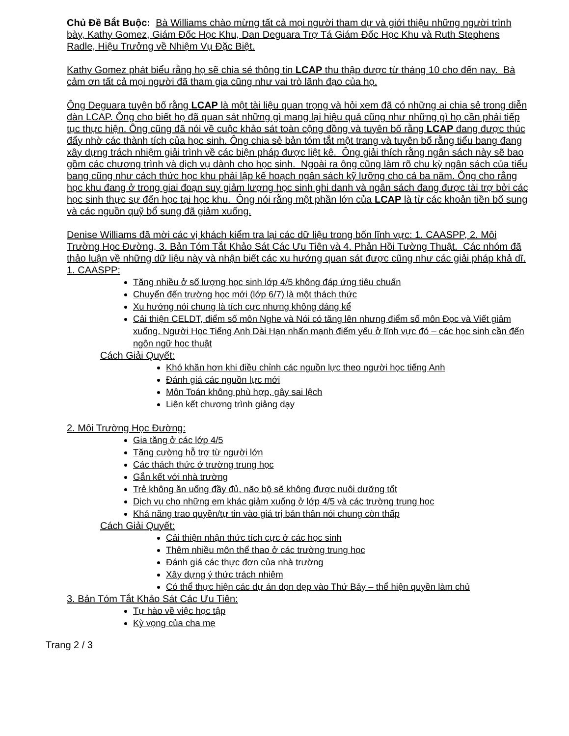Chủ Đề Bắt Buộc: Bà Williams chào mừng tất cả mọi người tham dự và giới thiệu những người trình bày, Kathy Gomez, Giám Đốc Học Khu, Dan Deguara Trợ Tá Giám Đốc Học Khu và Ruth Stephens Radle, Hiệu Trưởng về Nhiệm Vụ Đặc Biệt.
Kathy Gomez phát biểu rằng họ sẽ chia sẻ thông tin LCAP thu thập được từ tháng 10 cho đến nay. Bà cảm ơn tất cả mọi người đã tham gia cũng như vai trò lãnh đạo của họ.
Ông Deguara tuyên bố rằng LCAP là một tài liệu quan trọng và hỏi xem đã có những ai chia sẻ trong diễn đàn LCAP. Ông cho biết họ đã quan sát những gì mang lại hiệu quả cũng như những gì họ cần phải tiếp tục thực hiện. Ông cũng đã nói về cuộc khảo sát toàn cộng đồng và tuyên bố rằng LCAP đang được thúc đẩy nhờ các thành tích của học sinh. Ông chia sẻ bản tóm tắt một trang và tuyên bố rằng tiểu bang đang xây dựng trách nhiệm giải trình về các biện pháp được liệt kê. Ông giải thích rằng ngân sách này sẽ bao gồm các chương trình và dịch vụ dành cho học sinh. Ngoài ra ông cũng làm rõ chu kỳ ngân sách của tiểu bang cũng như cách thức học khu phải lập kế hoạch ngân sách kỹ lưỡng cho cả ba năm. Ông cho rằng học khu đang ở trong giai đoạn suy giảm lượng học sinh ghi danh và ngân sách đang được tài trợ bởi các học sinh thực sự đến học tại học khu. Ông nói rằng một phần lớn của LCAP là từ các khoản tiền bổ sung và các nguồn quỹ bổ sung đã giảm xuống.
Denise Williams đã mời các vị khách kiểm tra lại các dữ liệu trong bốn lĩnh vực: 1. CAASPP, 2. Môi Trường Học Đường, 3. Bản Tóm Tắt Khảo Sát Các Ưu Tiên và 4. Phản Hồi Tường Thuật. Các nhóm đã thảo luận về những dữ liệu này và nhận biết các xu hướng quan sát được cũng như các giải pháp khả dĩ.
1. CAASPP:
Tăng nhiều ở số lượng học sinh lớp 4/5 không đáp ứng tiêu chuẩn
Chuyển đến trường học mới (lớp 6/7) là một thách thức
Xu hướng nói chung là tích cực nhưng không đáng kể
Cải thiện CELDT, điểm số môn Nghe và Nói có tăng lên nhưng điểm số môn Đọc và Viết giảm xuống. Người Học Tiếng Anh Dài Hạn nhấn mạnh điểm yếu ở lĩnh vực đó – các học sinh cần đến ngôn ngữ học thuật
Cách Giải Quyết:
Khó khăn hơn khi điều chỉnh các nguồn lực theo người học tiếng Anh
Đánh giá các nguồn lực mới
Môn Toán không phù hợp, gây sai lệch
Liên kết chương trình giảng dạy
2. Môi Trường Học Đường:
Gia tăng ở các lớp 4/5
Tăng cường hỗ trợ từ người lớn
Các thách thức ở trường trung học
Gắn kết với nhà trường
Trẻ không ăn uống đầy đủ, não bộ sẽ không được nuôi dưỡng tốt
Dịch vụ cho những em khác giảm xuống ở lớp 4/5 và các trường trung học
Khả năng trao quyền/tự tin vào giá trị bản thân nói chung còn thấp
Cách Giải Quyết:
Cải thiện nhận thức tích cực ở các học sinh
Thêm nhiều môn thể thao ở các trường trung học
Đánh giá các thực đơn của nhà trường
Xây dựng ý thức trách nhiệm
Có thể thực hiện các dự án dọn dẹp vào Thứ Bảy – thể hiện quyền làm chủ
3. Bản Tóm Tắt Khảo Sát Các Ưu Tiên:
Tự hào về việc học tập
Kỳ vọng của cha mẹ
Trang 2 / 3